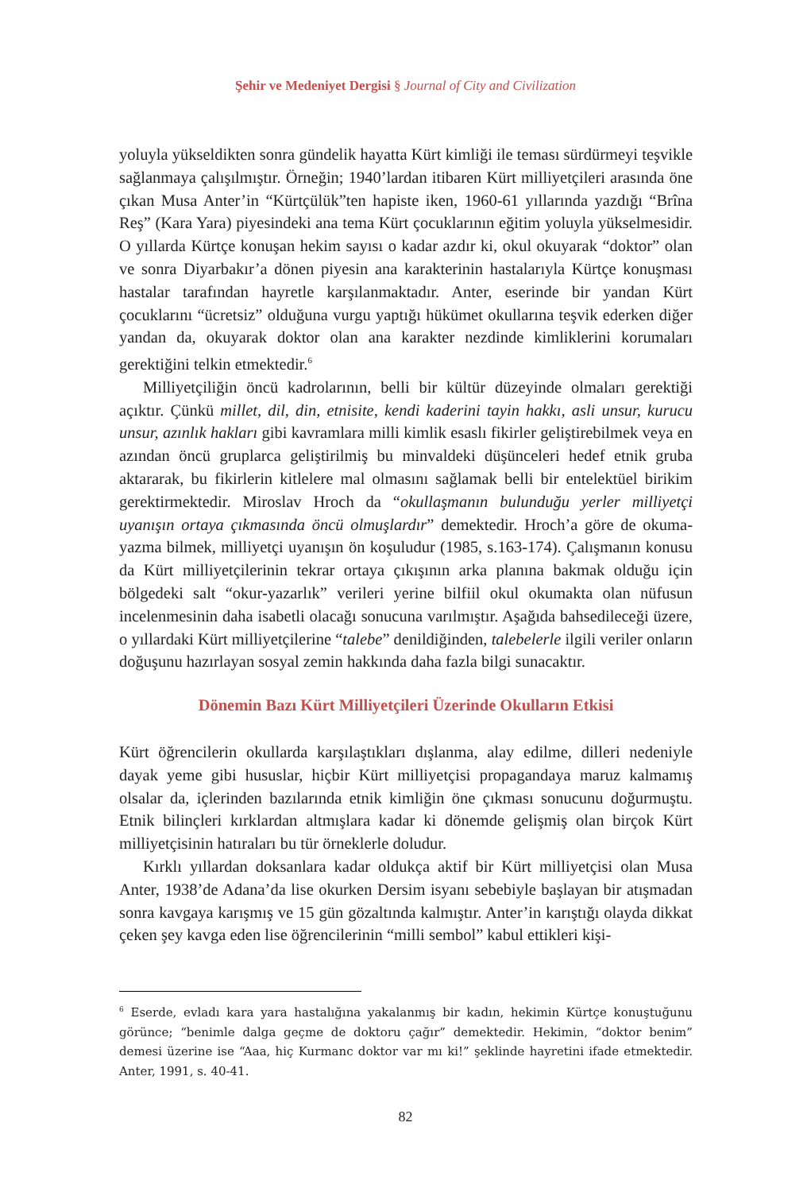Şehir ve Medeniyet Dergisi § Journal of City and Civilization
yoluyla yükseldikten sonra gündelik hayatta Kürt kimliği ile teması sürdürmeyi teşvikle sağlanmaya çalışılmıştır. Örneğin; 1940’lardan itibaren Kürt milliyetçileri arasında öne çıkan Musa Anter’in “Kürtçülük”ten hapiste iken, 1960-61 yıllarında yazdığı “Brîna Reş” (Kara Yara) piyesindeki ana tema Kürt çocuklarının eğitim yoluyla yükselmesidir. O yıllarda Kürtçe konuşan hekim sayısı o kadar azdır ki, okul okuyarak “doktor” olan ve sonra Diyarbakır’a dönen piyesin ana karakterinin hastalarıyla Kürtçe konuşması hastalar tarafından hayretle karşılanmaktadır. Anter, eserinde bir yandan Kürt çocuklarını “ücretsiz” olduğuna vurgu yaptığı hükümet okullarına teşvik ederken diğer yandan da, okuyarak doktor olan ana karakter nezdinde kimliklerini korumaları gerektiğini telkin etmektedir.<sup>6</sup>
Milliyetçiliğin öncü kadrolarının, belli bir kültür düzeyinde olmaları gerektiği açıktır. Çünkü millet, dil, din, etnisite, kendi kaderini tayin hakkı, asli unsur, kurucu unsur, azınlık hakları gibi kavramlara milli kimlik esaslı fikirler geliştirebilmek veya en azından öncü gruplarca geliştirilmiş bu minvaldeki düşünceleri hedef etnik gruba aktararak, bu fikirlerin kitlelere mal olmasını sağlamak belli bir entelektüel birikim gerektirmektedir. Miroslav Hroch da “okullaşmanın bulunduğu yerler milliyetçi uyanışın ortaya çıkmasında öncü olmuşlardır” demektedir. Hroch’a göre de okuma-yazma bilmek, milliyetçi uyanışın ön koşuludur (1985, s.163-174). Çalışmanın konusu da Kürt milliyetçilerinin tekrar ortaya çıkışının arka planına bakmak olduğu için bölgedeki salt “okur-yazarlık” verileri yerine bilfiil okul okumakta olan nüfusun incelenmesinin daha isabetli olacağı sonucuna varılmıştır. Aşağıda bahsedileceği üzere, o yıllardaki Kürt milliyetçilerine “talebe” denildiğinden, talebelerle ilgili veriler onların doğuşunu hazırlayan sosyal zemin hakkında daha fazla bilgi sunacaktır.
Dönemin Bazı Kürt Milliyetçileri Üzerinde Okulların Etkisi
Kürt öğrencilerin okullarda karşılaştıkları dışlanma, alay edilme, dilleri nedeniyle dayak yeme gibi hususlar, hiçbir Kürt milliyetçisi propagandaya maruz kalmamış olsalar da, içlerinden bazılarında etnik kimliğin öne çıkması sonucunu doğurmuştu. Etnik bilinçleri kırklardan altmışlara kadar ki dönemde gelişmiş olan birçok Kürt milliyetçisinin hatıraları bu tür örneklerle doludur.
Kırklı yıllardan doksanlara kadar oldukça aktif bir Kürt milliyetçisi olan Musa Anter, 1938’de Adana’da lise okurken Dersim isyanı sebebiyle başlayan bir atışmadan sonra kavgaya karışmış ve 15 gün gözaltında kalmıştır. Anter’in karıştığı olayda dikkat çeken şey kavga eden lise öğrencilerinin “milli sembol” kabul ettikleri kişi-
<sup>6</sup> Eserde, evladı kara yara hastalığına yakalanmış bir kadın, hekimin Kürtçe konuştuğunu görünce; “benimle dalga geçme de doktoru çağır” demektedir. Hekimin, “doktor benim” demesi üzerine ise “Aaa, hiç Kurmanc doktor var mı ki!” şeklinde hayretini ifade etmektedir. Anter, 1991, s. 40-41.
82